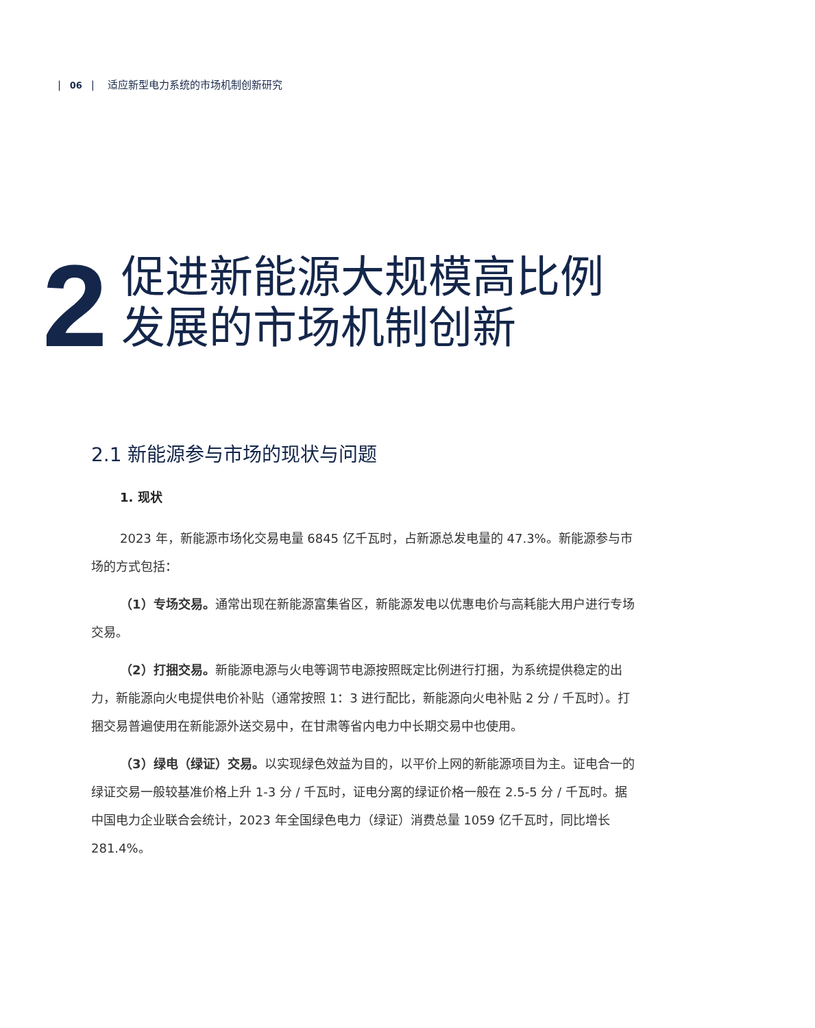| 06 | 适应新型电力系统的市场机制创新研究
2
促进新能源大规模高比例
发展的市场机制创新
2.1 新能源参与市场的现状与问题
1. 现状
2023 年，新能源市场化交易电量 6845 亿千瓦时，占新源总发电量的 47.3%。新能源参与市场的方式包括：
（1）专场交易。通常出现在新能源富集省区，新能源发电以优惠电价与高耗能大用户进行专场交易。
（2）打捆交易。新能源电源与火电等调节电源按照既定比例进行打捆，为系统提供稳定的出力，新能源向火电提供电价补贴（通常按照 1：3 进行配比，新能源向火电补贴 2 分 / 千瓦时）。打捆交易普遍使用在新能源外送交易中，在甘肃等省内电力中长期交易中也使用。
（3）绿电（绿证）交易。以实现绿色效益为目的，以平价上网的新能源项目为主。证电合一的绿证交易一般较基准价格上升 1-3 分 / 千瓦时，证电分离的绿证价格一般在 2.5-5 分 / 千瓦时。据中国电力企业联合会统计，2023 年全国绿色电力（绿证）消费总量 1059 亿千瓦时，同比增长 281.4%。